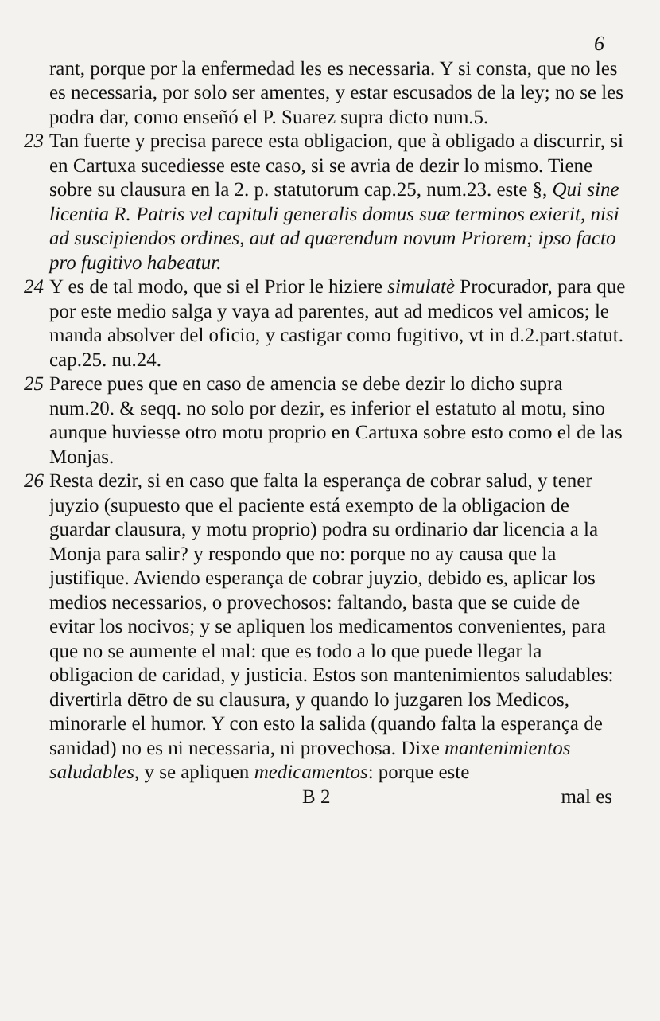6
rant, porque por la enfermedad les es necessaria. Y si consta, que no les es necessaria, por solo ser amentes, y estar escusados de la ley; no se les podra dar, como enseñó el P. Suarez supra dicto num.5.
23 Tan fuerte y precisa parece esta obligacion, que à obligado a discurrir, si en Cartuxa sucediesse este caso, si se avria de dezir lo mismo. Tiene sobre su clausura en la 2. p. statutorum cap.25, num.23. este §, Qui sine licentia R. Patris vel capituli generalis domus suæ terminos exierit, nisi ad suscipiendos ordines, aut ad quærendum novum Priorem; ipso facto pro fugitivo habeatur.
24 Y es de tal modo, que si el Prior le hiziere simulatè Procurador, para que por este medio salga y vaya ad parentes, aut ad medicos vel amicos; le manda absolver del oficio, y castigar como fugitivo, vt in d.2.part.statut. cap.25. nu.24.
25 Parece pues que en caso de amencia se debe dezir lo dicho supra num.20. & seqq. no solo por dezir, es inferior el estatuto al motu, sino aunque huviesse otro motu proprio en Cartuxa sobre esto como el de las Monjas.
26 Resta dezir, si en caso que falta la esperança de cobrar salud, y tener juyzio (supuesto que el paciente está exempto de la obligacion de guardar clausura, y motu proprio) podra su ordinario dar licencia a la Monja para salir? y respondo que no: porque no ay causa que la justifique. Aviendo esperança de cobrar juyzio, debido es, aplicar los medios necessarios, o provechosos: faltando, basta que se cuide de evitar los nocivos; y se apliquen los medicamentos convenientes, para que no se aumente el mal: que es todo a lo que puede llegar la obligacion de caridad, y justicia. Estos son mantenimientos saludables: divertirla dētro de su clausura, y quando lo juzgaren los Medicos, minorarle el humor. Y con esto la salida (quando falta la esperança de sanidad) no es ni necessaria, ni provechosa. Dixe mantenimientos saludables, y se apliquen medicamentos: porque este
B 2 mal es